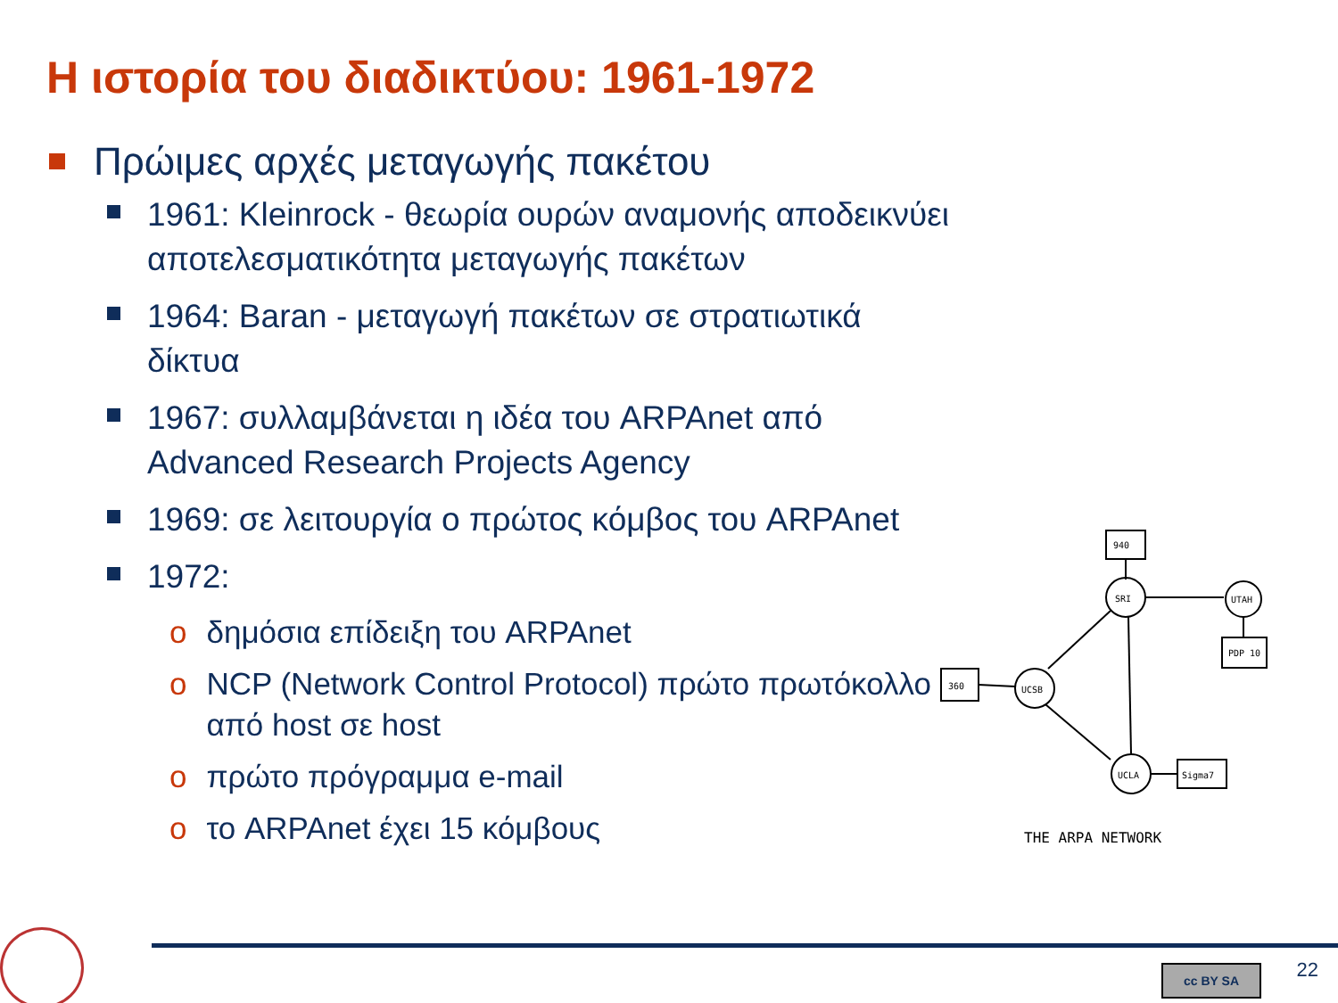Η ιστορία του διαδικτύου: 1961-1972
Πρώιμες αρχές μεταγωγής πακέτου
1961: Kleinrock - θεωρία ουρών αναμονής αποδεικνύει αποτελεσματικότητα μεταγωγής πακέτων
1964: Baran - μεταγωγή πακέτων σε στρατιωτικά δίκτυα
1967: συλλαμβάνεται η ιδέα του ARPAnet από Advanced Research Projects Agency
1969: σε λειτουργία ο πρώτος κόμβος του ARPAnet
1972:
o δημόσια επίδειξη του ARPAnet
o NCP (Network Control Protocol) πρώτο πρωτόκολλο από host σε host
o πρώτο πρόγραμμα e-mail
o το ARPAnet έχει 15 κόμβους
940
SRI
UTAH
PDP 10
360
UCSB
UCLA
Sigma7
THE ARPA NETWORK
cc BY SA 22